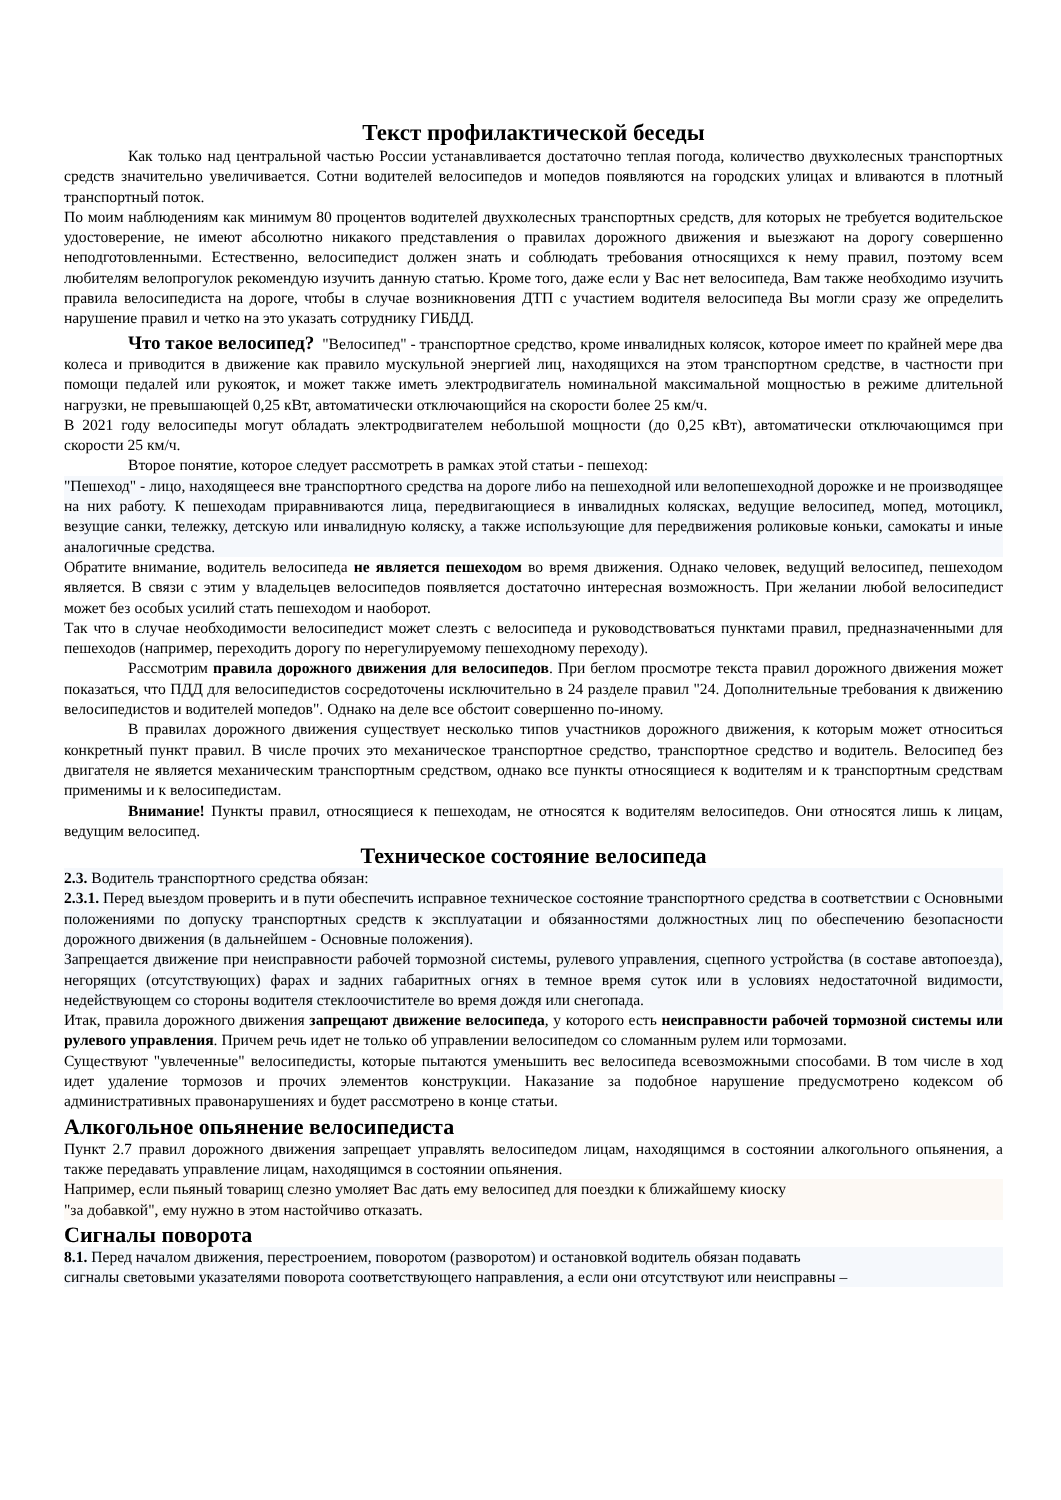Текст профилактической беседы
Как только над центральной частью России устанавливается достаточно теплая погода, количество двухколесных транспортных средств значительно увеличивается. Сотни водителей велосипедов и мопедов появляются на городских улицах и вливаются в плотный транспортный поток.
По моим наблюдениям как минимум 80 процентов водителей двухколесных транспортных средств, для которых не требуется водительское удостоверение, не имеют абсолютно никакого представления о правилах дорожного движения и выезжают на дорогу совершенно неподготовленными. Естественно, велосипедист должен знать и соблюдать требования относящихся к нему правил, поэтому всем любителям велопрогулок рекомендую изучить данную статью. Кроме того, даже если у Вас нет велосипеда, Вам также необходимо изучить правила велосипедиста на дороге, чтобы в случае возникновения ДТП с участием водителя велосипеда Вы могли сразу же определить нарушение правил и четко на это указать сотруднику ГИБДД.
Что такое велосипед? "Велосипед" - транспортное средство, кроме инвалидных колясок, которое имеет по крайней мере два колеса и приводится в движение как правило мускульной энергией лиц, находящихся на этом транспортном средстве, в частности при помощи педалей или рукояток, и может также иметь электродвигатель номинальной максимальной мощностью в режиме длительной нагрузки, не превышающей 0,25 кВт, автоматически отключающийся на скорости более 25 км/ч.
В 2021 году велосипеды могут обладать электродвигателем небольшой мощности (до 0,25 кВт), автоматически отключающимся при скорости 25 км/ч.
Второе понятие, которое следует рассмотреть в рамках этой статьи - пешеход:
"Пешеход" - лицо, находящееся вне транспортного средства на дороге либо на пешеходной или велопешеходной дорожке и не производящее на них работу. К пешеходам приравниваются лица, передвигающиеся в инвалидных колясках, ведущие велосипед, мопед, мотоцикл, везущие санки, тележку, детскую или инвалидную коляску, а также использующие для передвижения роликовые коньки, самокаты и иные аналогичные средства.
Обратите внимание, водитель велосипеда не является пешеходом во время движения. Однако человек, ведущий велосипед, пешеходом является. В связи с этим у владельцев велосипедов появляется достаточно интересная возможность. При желании любой велосипедист может без особых усилий стать пешеходом и наоборот.
Так что в случае необходимости велосипедист может слезть с велосипеда и руководствоваться пунктами правил, предназначенными для пешеходов (например, переходить дорогу по нерегулируемому пешеходному переходу).
Рассмотрим правила дорожного движения для велосипедов. При беглом просмотре текста правил дорожного движения может показаться, что ПДД для велосипедистов сосредоточены исключительно в 24 разделе правил "24. Дополнительные требования к движению велосипедистов и водителей мопедов". Однако на деле все обстоит совершенно по-иному.
В правилах дорожного движения существует несколько типов участников дорожного движения, к которым может относиться конкретный пункт правил. В числе прочих это механическое транспортное средство, транспортное средство и водитель. Велосипед без двигателя не является механическим транспортным средством, однако все пункты относящиеся к водителям и к транспортным средствам применимы и к велосипедистам.
Внимание! Пункты правил, относящиеся к пешеходам, не относятся к водителям велосипедов. Они относятся лишь к лицам, ведущим велосипед.
Техническое состояние велосипеда
2.3. Водитель транспортного средства обязан:
2.3.1. Перед выездом проверить и в пути обеспечить исправное техническое состояние транспортного средства в соответствии с Основными положениями по допуску транспортных средств к эксплуатации и обязанностями должностных лиц по обеспечению безопасности дорожного движения (в дальнейшем - Основные положения).
Запрещается движение при неисправности рабочей тормозной системы, рулевого управления, сцепного устройства (в составе автопоезда), негорящих (отсутствующих) фарах и задних габаритных огнях в темное время суток или в условиях недостаточной видимости, недействующем со стороны водителя стеклоочистителе во время дождя или снегопада.
Итак, правила дорожного движения запрещают движение велосипеда, у которого есть неисправности рабочей тормозной системы или рулевого управления. Причем речь идет не только об управлении велосипедом со сломанным рулем или тормозами.
Существуют "увлеченные" велосипедисты, которые пытаются уменьшить вес велосипеда всевозможными способами. В том числе в ход идет удаление тормозов и прочих элементов конструкции. Наказание за подобное нарушение предусмотрено кодексом об административных правонарушениях и будет рассмотрено в конце статьи.
Алкогольное опьянение велосипедиста
Пункт 2.7 правил дорожного движения запрещает управлять велосипедом лицам, находящимся в состоянии алкогольного опьянения, а также передавать управление лицам, находящимся в состоянии опьянения.
Например, если пьяный товарищ слезно умоляет Вас дать ему велосипед для поездки к ближайшему киоску
"за добавкой", ему нужно в этом настойчиво отказать.
Сигналы поворота
8.1. Перед началом движения, перестроением, поворотом (разворотом) и остановкой водитель обязан подавать
сигналы световыми указателями поворота соответствующего направления, а если они отсутствуют или неисправны –